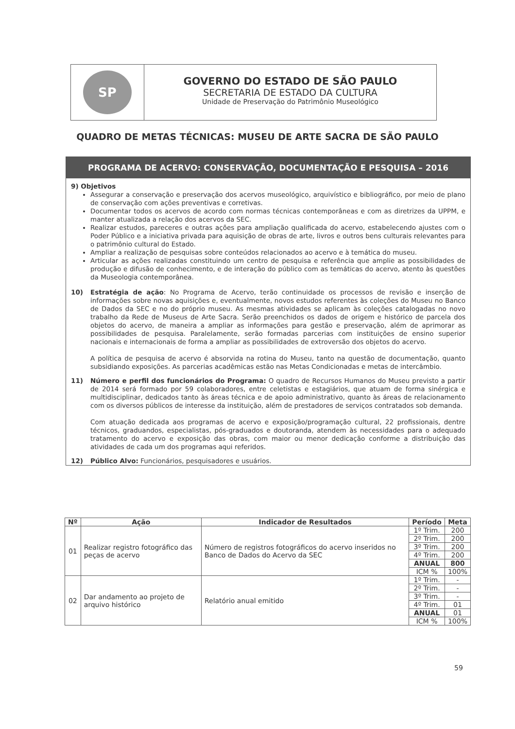SP
GOVERNO DO ESTADO DE SÃO PAULO
SECRETARIA DE ESTADO DA CULTURA
Unidade de Preservação do Patrimônio Museológico
QUADRO DE METAS TÉCNICAS: MUSEU DE ARTE SACRA DE SÃO PAULO
PROGRAMA DE ACERVO: CONSERVAÇÃO, DOCUMENTAÇÃO E PESQUISA – 2016
9) Objetivos
Assegurar a conservação e preservação dos acervos museológico, arquivístico e bibliográfico, por meio de plano de conservação com ações preventivas e corretivas.
Documentar todos os acervos de acordo com normas técnicas contemporâneas e com as diretrizes da UPPM, e manter atualizada a relação dos acervos da SEC.
Realizar estudos, pareceres e outras ações para ampliação qualificada do acervo, estabelecendo ajustes com o Poder Público e a iniciativa privada para aquisição de obras de arte, livros e outros bens culturais relevantes para o patrimônio cultural do Estado.
Ampliar a realização de pesquisas sobre conteúdos relacionados ao acervo e à temática do museu.
Articular as ações realizadas constituindo um centro de pesquisa e referência que amplie as possibilidades de produção e difusão de conhecimento, e de interação do público com as temáticas do acervo, atento às questões da Museologia contemporânea.
10) Estratégia de ação: No Programa de Acervo, terão continuidade os processos de revisão e inserção de informações sobre novas aquisições e, eventualmente, novos estudos referentes às coleções do Museu no Banco de Dados da SEC e no do próprio museu. As mesmas atividades se aplicam às coleções catalogadas no novo trabalho da Rede de Museus de Arte Sacra. Serão preenchidos os dados de origem e histórico de parcela dos objetos do acervo, de maneira a ampliar as informações para gestão e preservação, além de aprimorar as possibilidades de pesquisa. Paralelamente, serão formadas parcerias com instituições de ensino superior nacionais e internacionais de forma a ampliar as possibilidades de extroversão dos objetos do acervo.
A política de pesquisa de acervo é absorvida na rotina do Museu, tanto na questão de documentação, quanto subsidiando exposições. As parcerias acadêmicas estão nas Metas Condicionadas e metas de intercâmbio.
11) Número e perfil dos funcionários do Programa: O quadro de Recursos Humanos do Museu previsto a partir de 2014 será formado por 59 colaboradores, entre celetistas e estagiários, que atuam de forma sinérgica e multidisciplinar, dedicados tanto às áreas técnica e de apoio administrativo, quanto às áreas de relacionamento com os diversos públicos de interesse da instituição, além de prestadores de serviços contratados sob demanda.
Com atuação dedicada aos programas de acervo e exposição/programação cultural, 22 profissionais, dentre técnicos, graduandos, especialistas, pós-graduados e doutoranda, atendem às necessidades para o adequado tratamento do acervo e exposição das obras, com maior ou menor dedicação conforme a distribuição das atividades de cada um dos programas aqui referidos.
12) Público Alvo: Funcionários, pesquisadores e usuários.
| Nº | Ação | Indicador de Resultados | Período | Meta |
| --- | --- | --- | --- | --- |
| 01 | Realizar registro fotográfico das peças de acervo | Número de registros fotográficos do acervo inseridos no Banco de Dados do Acervo da SEC | 1º Trim. | 200 |
| | | | 2º Trim. | 200 |
| | | | 3º Trim. | 200 |
| | | | 4º Trim. | 200 |
| | | | ANUAL | 800 |
| | | | ICM % | 100% |
| 02 | Dar andamento ao projeto de arquivo histórico | Relatório anual emitido | 1º Trim. | - |
| | | | 2º Trim. | - |
| | | | 3º Trim. | - |
| | | | 4º Trim. | 01 |
| | | | ANUAL | 01 |
| | | | ICM % | 100% |
59